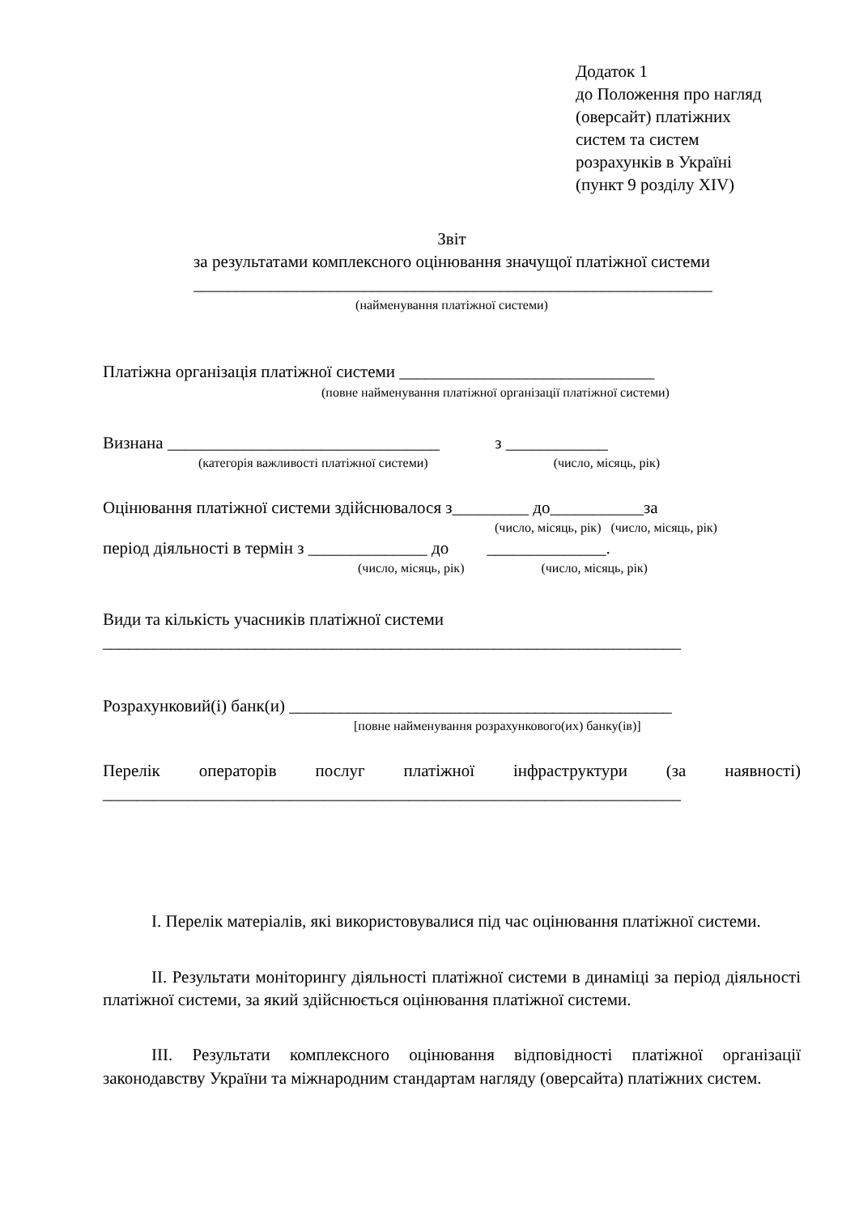Додаток 1
до Положення про нагляд
(оверсайт) платіжних
систем та систем
розрахунків в Україні
(пункт 9 розділу XIV)
Звіт
за результатами комплексного оцінювання значущої платіжної системи
_____________________________________________________________
(найменування платіжної системи)
Платіжна організація платіжної системи ______________________________
(повне найменування платіжної організації платіжної системи)
Визнана ________________________________ з ____________
(категорія важливості платіжної системи) (число, місяць, рік)
Оцінювання платіжної системи здійснювалося з_________ до___________за
(число, місяць, рік) (число, місяць, рік)
період діяльності в термін з ______________ до ______________.
(число, місяць, рік) (число, місяць, рік)
Види та кількість учасників платіжної системи
____________________________________________________________________
Розрахунковий(і) банк(и) _____________________________________________
[повне найменування розрахункового(их) банку(ів)]
Перелік операторів послуг платіжної інфраструктури (за наявності)
____________________________________________________________________
I. Перелік матеріалів, які використовувалися під час оцінювання платіжної системи.
II. Результати моніторингу діяльності платіжної системи в динаміці за період діяльності платіжної системи, за який здійснюється оцінювання платіжної системи.
III. Результати комплексного оцінювання відповідності платіжної організації законодавству України та міжнародним стандартам нагляду (оверсайта) платіжних систем.